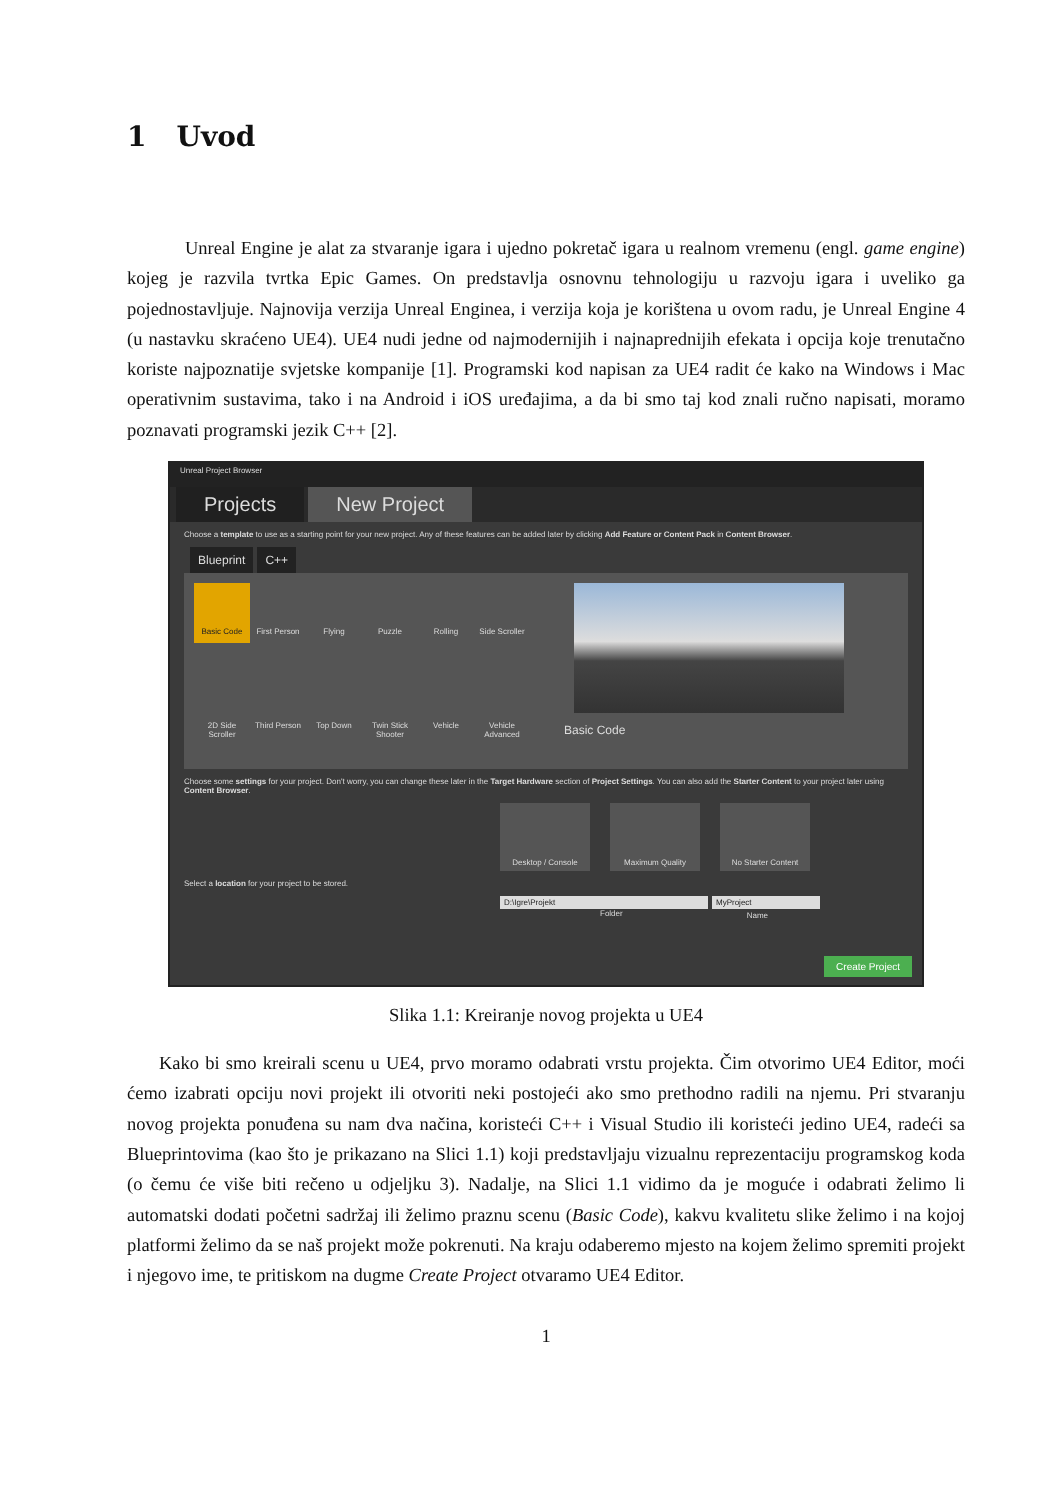1 Uvod
Unreal Engine je alat za stvaranje igara i ujedno pokretač igara u realnom vremenu (engl. game engine) kojeg je razvila tvrtka Epic Games. On predstavlja osnovnu tehnologiju u razvoju igara i uveliko ga pojednostavljuje. Najnovija verzija Unreal Enginea, i verzija koja je korištena u ovom radu, je Unreal Engine 4 (u nastavku skraćeno UE4). UE4 nudi jedne od najmodernijih i najnaprednijih efekata i opcija koje trenutačno koriste najpoznatije svjetske kompanije [1]. Programski kod napisan za UE4 radit će kako na Windows i Mac operativnim sustavima, tako i na Android i iOS uređajima, a da bi smo taj kod znali ručno napisati, moramo poznavati programski jezik C++ [2].
Unreal Project Browser
Projects New Project
Choose a template to use as a starting point for your new project. Any of these features can be added later by clicking Add Feature or Content Pack in Content Browser.
Blueprint C++
Basic Code
First Person
Flying
Puzzle
Rolling
Side Scroller
2D Side Scroller
Third Person
Top Down
Twin Stick Shooter
Vehicle
Vehicle Advanced
Basic Code
Choose some settings for your project. Don't worry, you can change these later in the Target Hardware section of Project Settings. You can also add the Starter Content to your project later using Content Browser.
Desktop / Console Maximum Quality No Starter Content
Select a location for your project to be stored.
D:\Igre\Projekt MyProject
Folder Name
Create Project
Slika 1.1: Kreiranje novog projekta u UE4
Kako bi smo kreirali scenu u UE4, prvo moramo odabrati vrstu projekta. Čim otvorimo UE4 Editor, moći ćemo izabrati opciju novi projekt ili otvoriti neki postojeći ako smo prethodno radili na njemu. Pri stvaranju novog projekta ponuđena su nam dva načina, koristeći C++ i Visual Studio ili koristeći jedino UE4, radeći sa Blueprintovima (kao što je prikazano na Slici 1.1) koji predstavljaju vizualnu reprezentaciju programskog koda (o čemu će više biti rečeno u odjeljku 3). Nadalje, na Slici 1.1 vidimo da je moguće i odabrati želimo li automatski dodati početni sadržaj ili želimo praznu scenu (Basic Code), kakvu kvalitetu slike želimo i na kojoj platformi želimo da se naš projekt može pokrenuti. Na kraju odaberemo mjesto na kojem želimo spremiti projekt i njegovo ime, te pritiskom na dugme Create Project otvaramo UE4 Editor.
1